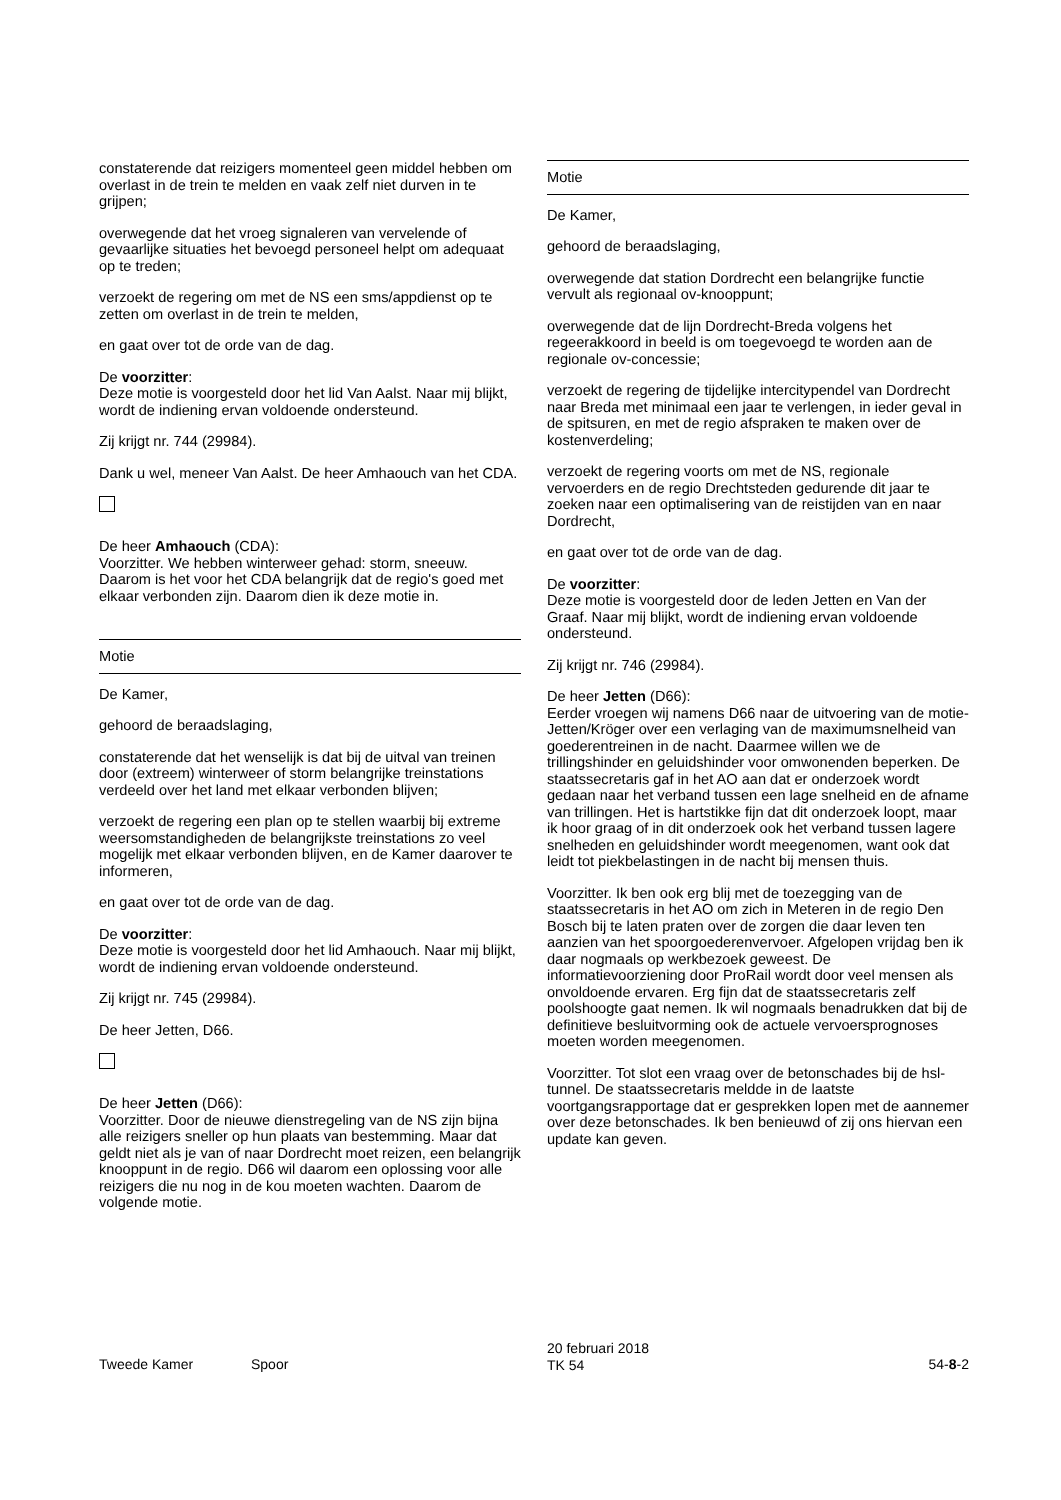constaterende dat reizigers momenteel geen middel hebben om overlast in de trein te melden en vaak zelf niet durven in te grijpen;
overwegende dat het vroeg signaleren van vervelende of gevaarlijke situaties het bevoegd personeel helpt om adequaat op te treden;
verzoekt de regering om met de NS een sms/appdienst op te zetten om overlast in de trein te melden,
en gaat over tot de orde van de dag.
De voorzitter:
Deze motie is voorgesteld door het lid Van Aalst. Naar mij blijkt, wordt de indiening ervan voldoende ondersteund.
Zij krijgt nr. 744 (29984).
Dank u wel, meneer Van Aalst. De heer Amhaouch van het CDA.
De heer Amhaouch (CDA):
Voorzitter. We hebben winterweer gehad: storm, sneeuw. Daarom is het voor het CDA belangrijk dat de regio's goed met elkaar verbonden zijn. Daarom dien ik deze motie in.
Motie
De Kamer,
gehoord de beraadslaging,
constaterende dat het wenselijk is dat bij de uitval van treinen door (extreem) winterweer of storm belangrijke treinstations verdeeld over het land met elkaar verbonden blijven;
verzoekt de regering een plan op te stellen waarbij bij extreme weersomstandigheden de belangrijkste treinstations zo veel mogelijk met elkaar verbonden blijven, en de Kamer daarover te informeren,
en gaat over tot de orde van de dag.
De voorzitter:
Deze motie is voorgesteld door het lid Amhaouch. Naar mij blijkt, wordt de indiening ervan voldoende ondersteund.
Zij krijgt nr. 745 (29984).
De heer Jetten, D66.
De heer Jetten (D66):
Voorzitter. Door de nieuwe dienstregeling van de NS zijn bijna alle reizigers sneller op hun plaats van bestemming. Maar dat geldt niet als je van of naar Dordrecht moet reizen, een belangrijk knooppunt in de regio. D66 wil daarom een oplossing voor alle reizigers die nu nog in de kou moeten wachten. Daarom de volgende motie.
Motie
De Kamer,
gehoord de beraadslaging,
overwegende dat station Dordrecht een belangrijke functie vervult als regionaal ov-knooppunt;
overwegende dat de lijn Dordrecht-Breda volgens het regeerakkoord in beeld is om toegevoegd te worden aan de regionale ov-concessie;
verzoekt de regering de tijdelijke intercitypendel van Dordrecht naar Breda met minimaal een jaar te verlengen, in ieder geval in de spitsuren, en met de regio afspraken te maken over de kostenverdeling;
verzoekt de regering voorts om met de NS, regionale vervoerders en de regio Drechtsteden gedurende dit jaar te zoeken naar een optimalisering van de reistijden van en naar Dordrecht,
en gaat over tot de orde van de dag.
De voorzitter:
Deze motie is voorgesteld door de leden Jetten en Van der Graaf. Naar mij blijkt, wordt de indiening ervan voldoende ondersteund.
Zij krijgt nr. 746 (29984).
De heer Jetten (D66):
Eerder vroegen wij namens D66 naar de uitvoering van de motie-Jetten/Kröger over een verlaging van de maximumsnelheid van goederentreinen in de nacht. Daarmee willen we de trillingshinder en geluidshinder voor omwonenden beperken. De staatssecretaris gaf in het AO aan dat er onderzoek wordt gedaan naar het verband tussen een lage snelheid en de afname van trillingen. Het is hartstikke fijn dat dit onderzoek loopt, maar ik hoor graag of in dit onderzoek ook het verband tussen lagere snelheden en geluidshinder wordt meegenomen, want ook dat leidt tot piekbelastingen in de nacht bij mensen thuis.
Voorzitter. Ik ben ook erg blij met de toezegging van de staatssecretaris in het AO om zich in Meteren in de regio Den Bosch bij te laten praten over de zorgen die daar leven ten aanzien van het spoorgoederenvervoer. Afgelopen vrijdag ben ik daar nogmaals op werkbezoek geweest. De informatievoorziening door ProRail wordt door veel mensen als onvoldoende ervaren. Erg fijn dat de staatssecretaris zelf poolshoogte gaat nemen. Ik wil nogmaals benadrukken dat bij de definitieve besluitvorming ook de actuele vervoersprognoses moeten worden meegenomen.
Voorzitter. Tot slot een vraag over de betonschades bij de hsl-tunnel. De staatssecretaris meldde in de laatste voortgangsrapportage dat er gesprekken lopen met de aannemer over deze betonschades. Ik ben benieuwd of zij ons hiervan een update kan geven.
Tweede Kamer Spoor
20 februari 2018
TK 54
54-8-2